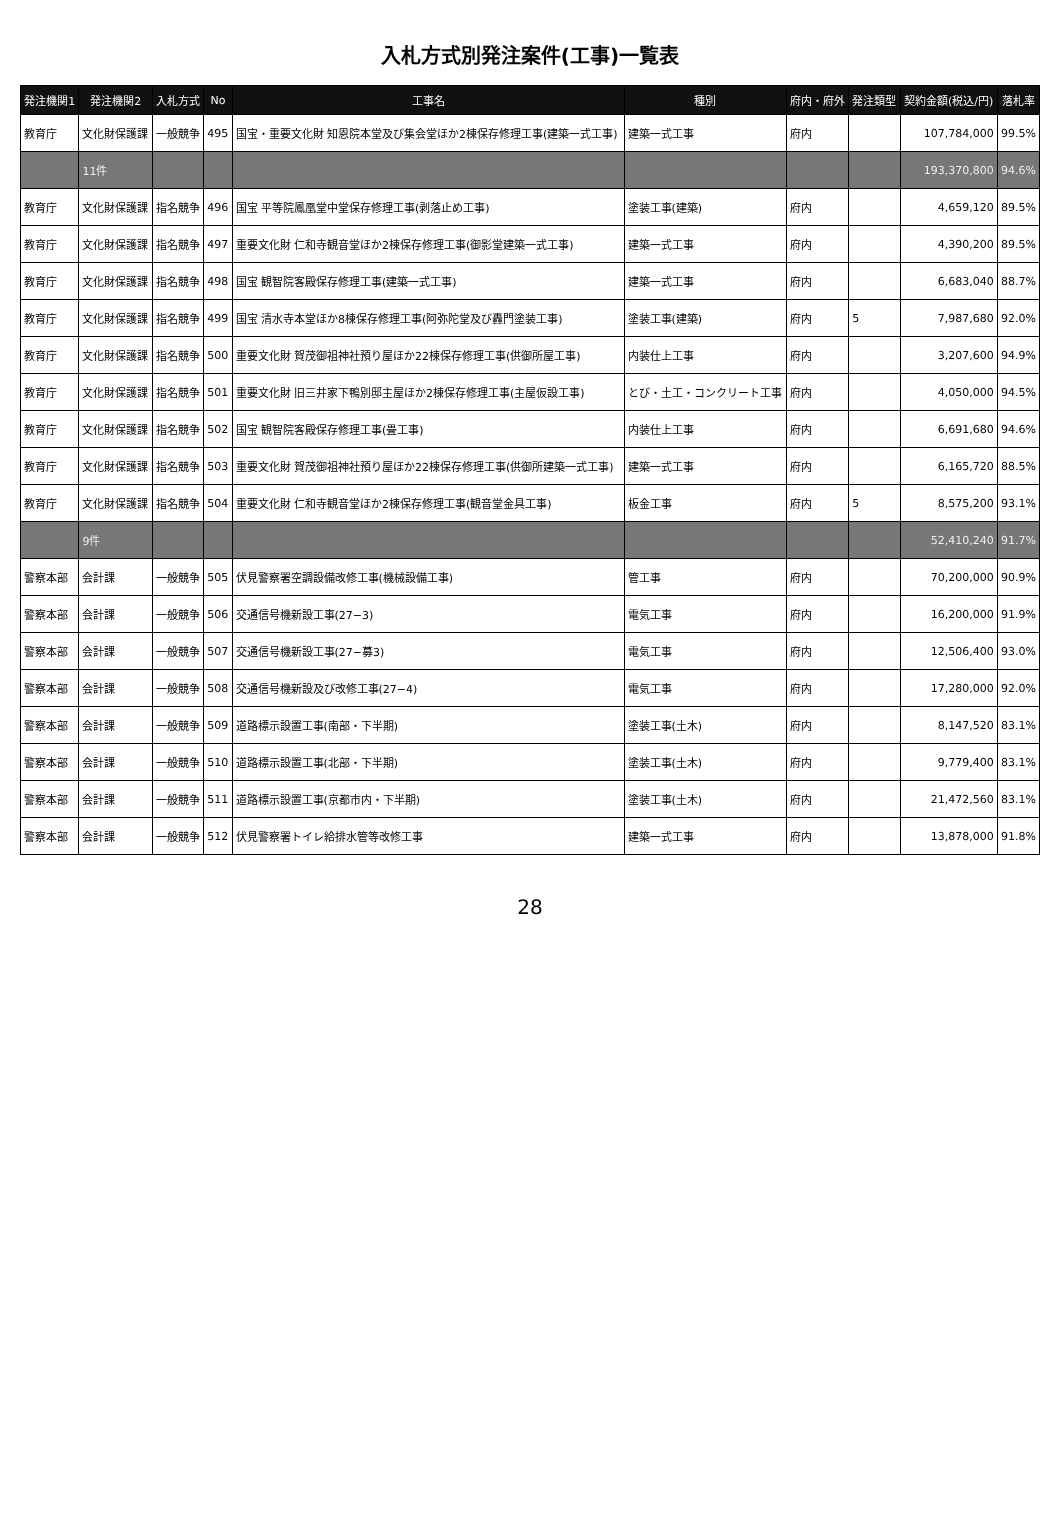入札方式別発注案件(工事)一覧表
| 発注機関1 | 発注機関2 | 入札方式 | No | 工事名 | 種別 | 府内・府外 | 発注類型 | 契約金額(税込/円) | 落札率 |
| --- | --- | --- | --- | --- | --- | --- | --- | --- | --- |
| 教育庁 | 文化財保護課 | 一般競争 | 495 | 国宝・重要文化財 知恩院本堂及び集会堂ほか2棟保存修理工事(建築一式工事) | 建築一式工事 | 府内 | | 107,784,000 | 99.5% |
| | 11件 | | | | | | | 193,370,800 | 94.6% |
| 教育庁 | 文化財保護課 | 指名競争 | 496 | 国宝 平等院鳳凰堂中堂保存修理工事(剥落止め工事) | 塗装工事(建築) | 府内 | | 4,659,120 | 89.5% |
| 教育庁 | 文化財保護課 | 指名競争 | 497 | 重要文化財 仁和寺観音堂ほか2棟保存修理工事(御影堂建築一式工事) | 建築一式工事 | 府内 | | 4,390,200 | 89.5% |
| 教育庁 | 文化財保護課 | 指名競争 | 498 | 国宝 観智院客殿保存修理工事(建築一式工事) | 建築一式工事 | 府内 | | 6,683,040 | 88.7% |
| 教育庁 | 文化財保護課 | 指名競争 | 499 | 国宝 清水寺本堂ほか8棟保存修理工事(阿弥陀堂及び轟門塗装工事) | 塗装工事(建築) | 府内 | 5 | 7,987,680 | 92.0% |
| 教育庁 | 文化財保護課 | 指名競争 | 500 | 重要文化財 賀茂御祖神社預り屋ほか22棟保存修理工事(供御所屋工事) | 内装仕上工事 | 府内 | | 3,207,600 | 94.9% |
| 教育庁 | 文化財保護課 | 指名競争 | 501 | 重要文化財 旧三井家下鴨別邸主屋ほか2棟保存修理工事(主屋仮設工事) | とび・土工・コンクリート工事 | 府内 | | 4,050,000 | 94.5% |
| 教育庁 | 文化財保護課 | 指名競争 | 502 | 国宝 観智院客殿保存修理工事(畳工事) | 内装仕上工事 | 府内 | | 6,691,680 | 94.6% |
| 教育庁 | 文化財保護課 | 指名競争 | 503 | 重要文化財 賀茂御祖神社預り屋ほか22棟保存修理工事(供御所建築一式工事) | 建築一式工事 | 府内 | | 6,165,720 | 88.5% |
| 教育庁 | 文化財保護課 | 指名競争 | 504 | 重要文化財 仁和寺観音堂ほか2棟保存修理工事(観音堂金具工事) | 板金工事 | 府内 | 5 | 8,575,200 | 93.1% |
| | 9件 | | | | | | | 52,410,240 | 91.7% |
| 警察本部 | 会計課 | 一般競争 | 505 | 伏見警察署空調設備改修工事(機械設備工事) | 管工事 | 府内 | | 70,200,000 | 90.9% |
| 警察本部 | 会計課 | 一般競争 | 506 | 交通信号機新設工事(27−3) | 電気工事 | 府内 | | 16,200,000 | 91.9% |
| 警察本部 | 会計課 | 一般競争 | 507 | 交通信号機新設工事(27−募3) | 電気工事 | 府内 | | 12,506,400 | 93.0% |
| 警察本部 | 会計課 | 一般競争 | 508 | 交通信号機新設及び改修工事(27−4) | 電気工事 | 府内 | | 17,280,000 | 92.0% |
| 警察本部 | 会計課 | 一般競争 | 509 | 道路標示設置工事(南部・下半期) | 塗装工事(土木) | 府内 | | 8,147,520 | 83.1% |
| 警察本部 | 会計課 | 一般競争 | 510 | 道路標示設置工事(北部・下半期) | 塗装工事(土木) | 府内 | | 9,779,400 | 83.1% |
| 警察本部 | 会計課 | 一般競争 | 511 | 道路標示設置工事(京都市内・下半期) | 塗装工事(土木) | 府内 | | 21,472,560 | 83.1% |
| 警察本部 | 会計課 | 一般競争 | 512 | 伏見警察署トイレ給排水管等改修工事 | 建築一式工事 | 府内 | | 13,878,000 | 91.8% |
28